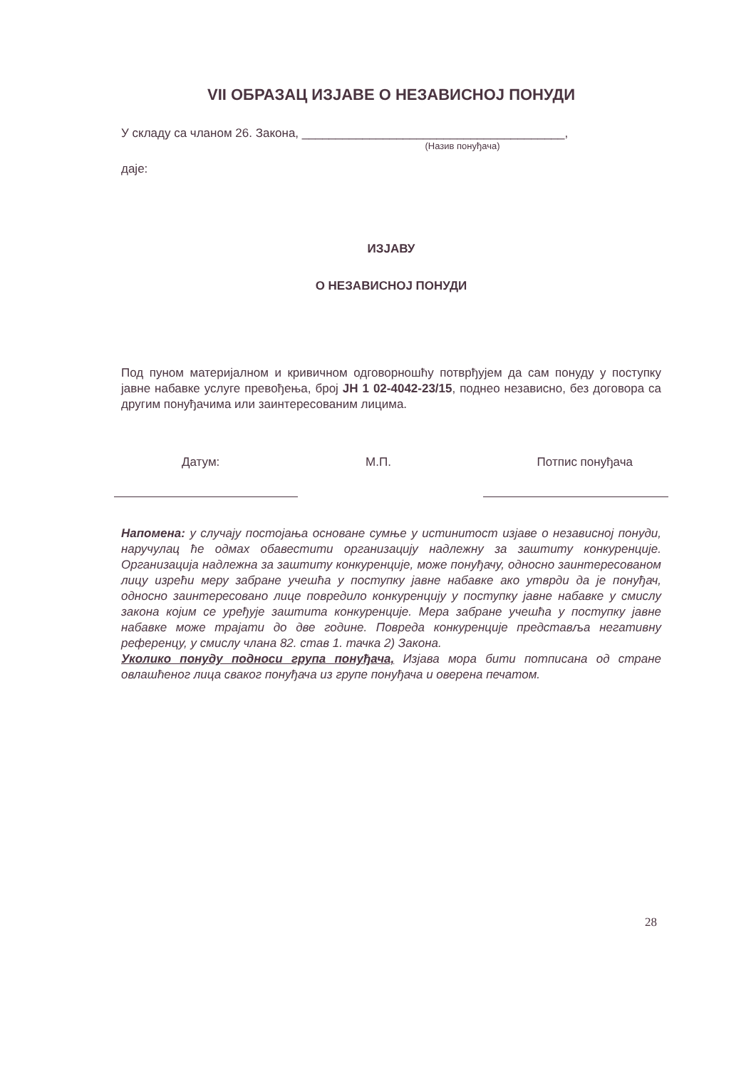VII ОБРАЗАЦ ИЗЈАВЕ О НЕЗАВИСНОЈ ПОНУДИ
У складу са чланом 26. Закона, _______________________________________,
(Назив понуђача)
даје:
ИЗЈАВУ
О НЕЗАВИСНОЈ ПОНУДИ
Под пуном материјалном и кривичном одговорношћу потврђујем да сам понуду у поступку јавне набавке услуге превођења, број ЈН 1 02-4042-23/15, поднео независно, без договора са другим понуђачима или заинтересованим лицима.
Датум: М.П. Потпис понуђача
Напомена: у случају постојања основане сумње у истинитост изјаве о независној понуди, наручулац ће одмах обавестити организацију надлежну за заштиту конкуренције. Организација надлежна за заштиту конкуренције, може понуђачу, односно заинтересованом лицу изрећи меру забране учешћа у поступку јавне набавке ако утврди да је понуђач, односно заинтересовано лице повредило конкуренцију у поступку јавне набавке у смислу закона којим се уређује заштита конкуренције. Мера забране учешћа у поступку јавне набавке може трајати до две године. Повреда конкуренције представља негативну референцу, у смислу члана 82. став 1. тачка 2) Закона.
Уколико понуду подноси група понуђача, Изјава мора бити потписана од стране овлашћеног лица сваког понуђача из групе понуђача и оверена печатом.
28